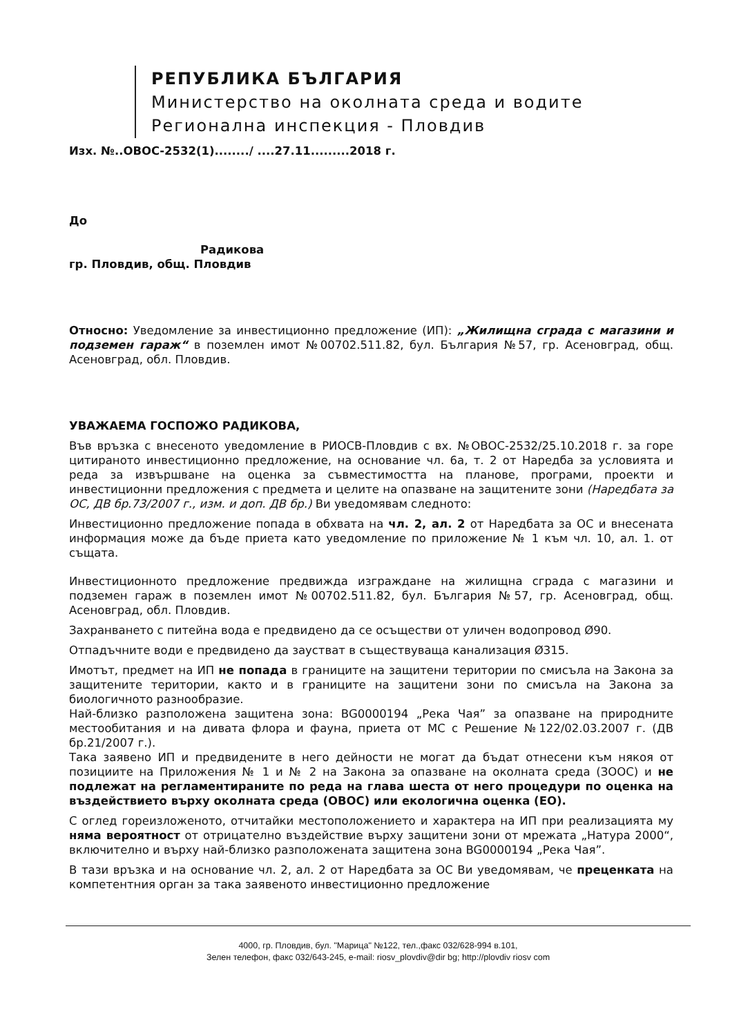РЕПУБЛИКА БЪЛГАРИЯ
Министерство на околната среда и водите
Регионална инспекция - Пловдив
Изх. №..ОВОС-2532(1)......../ ....27.11.........2018 г.
До
Радикова
гр. Пловдив, общ. Пловдив
Относно: Уведомление за инвестиционно предложение (ИП): „Жилищна сграда с магазини и подземен гараж“ в поземлен имот №00702.511.82, бул. България №57, гр. Асеновград, общ. Асеновград, обл. Пловдив.
УВАЖАЕМА ГОСПОЖО РАДИКОВА,
Във връзка с внесеното уведомление в РИОСВ-Пловдив с вх. №ОВОС-2532/25.10.2018 г. за горе цитираното инвестиционно предложение, на основание чл. 6а, т. 2 от Наредба за условията и реда за извършване на оценка за съвместимостта на планове, програми, проекти и инвестиционни предложения с предмета и целите на опазване на защитените зони (Наредбата за ОС, ДВ бр.73/2007 г., изм. и доп. ДВ бр.) Ви уведомявам следното:
Инвестиционно предложение попада в обхвата на чл. 2, ал. 2 от Наредбата за ОС и внесената информация може да бъде приета като уведомление по приложение № 1 към чл. 10, ал. 1. от същата.
Инвестиционното предложение предвижда изграждане на жилищна сграда с магазини и подземен гараж в поземлен имот №00702.511.82, бул. България №57, гр. Асеновград, общ. Асеновград, обл. Пловдив.
Захранването с питейна вода е предвидено да се осъществи от уличен водопровод Ø90.
Отпадъчните води е предвидено да заустват в съществуваща канализация Ø315.
Имотът, предмет на ИП не попада в границите на защитени територии по смисъла на Закона за защитените територии, както и в границите на защитени зони по смисъла на Закона за биологичното разнообразие.
Най-близко разположена защитена зона: BG0000194 „Река Чая” за опазване на природните местообитания и на дивата флора и фауна, приета от МС с Решение №122/02.03.2007 г. (ДВ бр.21/2007 г.).
Така заявено ИП и предвидените в него дейности не могат да бъдат отнесени към някоя от позициите на Приложения № 1 и № 2 на Закона за опазване на околната среда (ЗООС) и не подлежат на регламентираните по реда на глава шеста от него процедури по оценка на въздействието върху околната среда (ОВОС) или екологична оценка (ЕО).
С оглед гореизложеното, отчитайки местоположението и характера на ИП при реализацията му няма вероятност от отрицателно въздействие върху защитени зони от мрежата „Натура 2000“, включително и върху най-близко разположената защитена зона BG0000194 „Река Чая”.
В тази връзка и на основание чл. 2, ал. 2 от Наредбата за ОС Ви уведомявам, че преценката на компетентния орган за така заявеното инвестиционно предложение
4000, гр. Пловдив, бул. "Марица" №122, тел.,факс 032/628-994 в.101,
Зелен телефон, факс 032/643-245, e-mail: riosv_plovdiv@dir bg; http://plovdiv riosv com